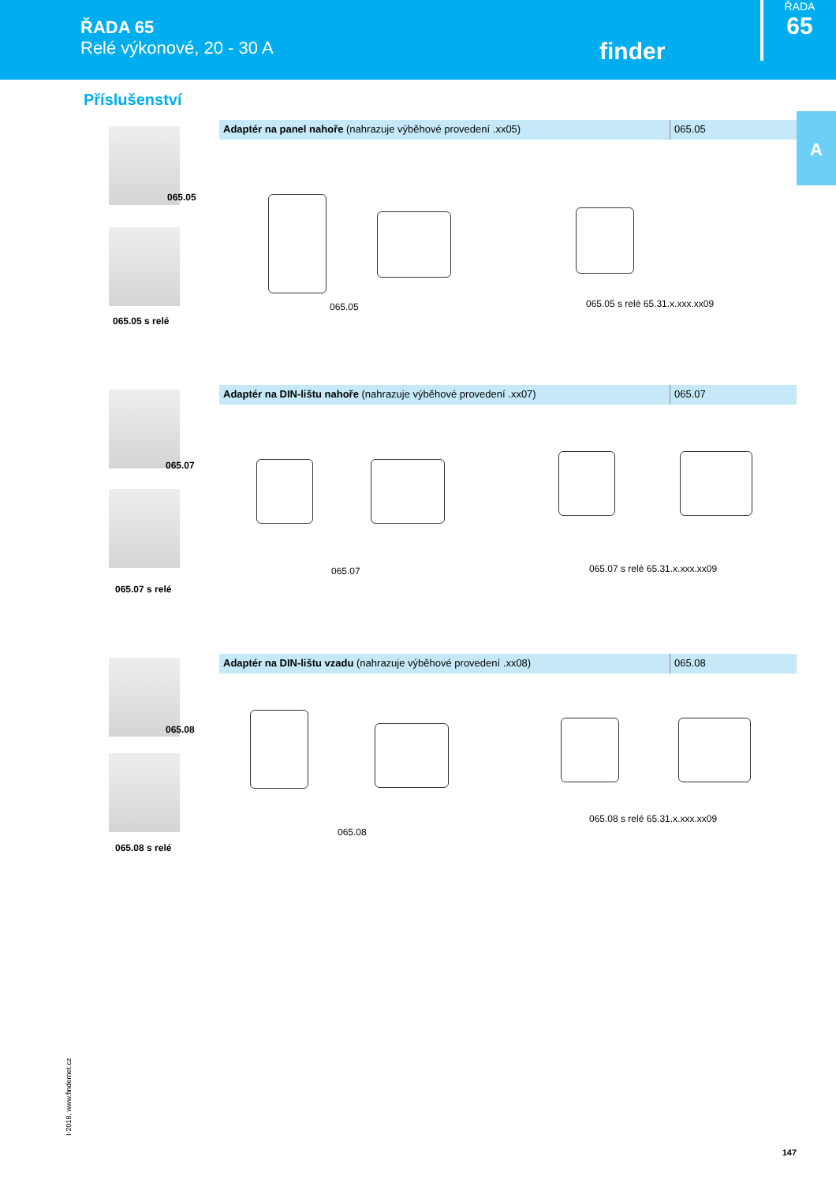ŘADA 65
Relé výkonové, 20 - 30 A
finder
ŘADA
65
A
Příslušenství
Adaptér na panel nahoře (nahrazuje výběhové provedení .xx05) 065.05
065.05
065.05 s relé
065.05 065.05 s relé 65.31.x.xxx.xx09
Adaptér na DIN-lištu nahoře (nahrazuje výběhové provedení .xx07) 065.07
065.07
065.07 s relé
065.07 065.07 s relé 65.31.x.xxx.xx09
Adaptér na DIN-lištu vzadu (nahrazuje výběhové provedení .xx08) 065.08
065.08
065.08 s relé
065.08
065.08 s relé 65.31.x.xxx.xx09
I-2018, www.findernet.cz
147